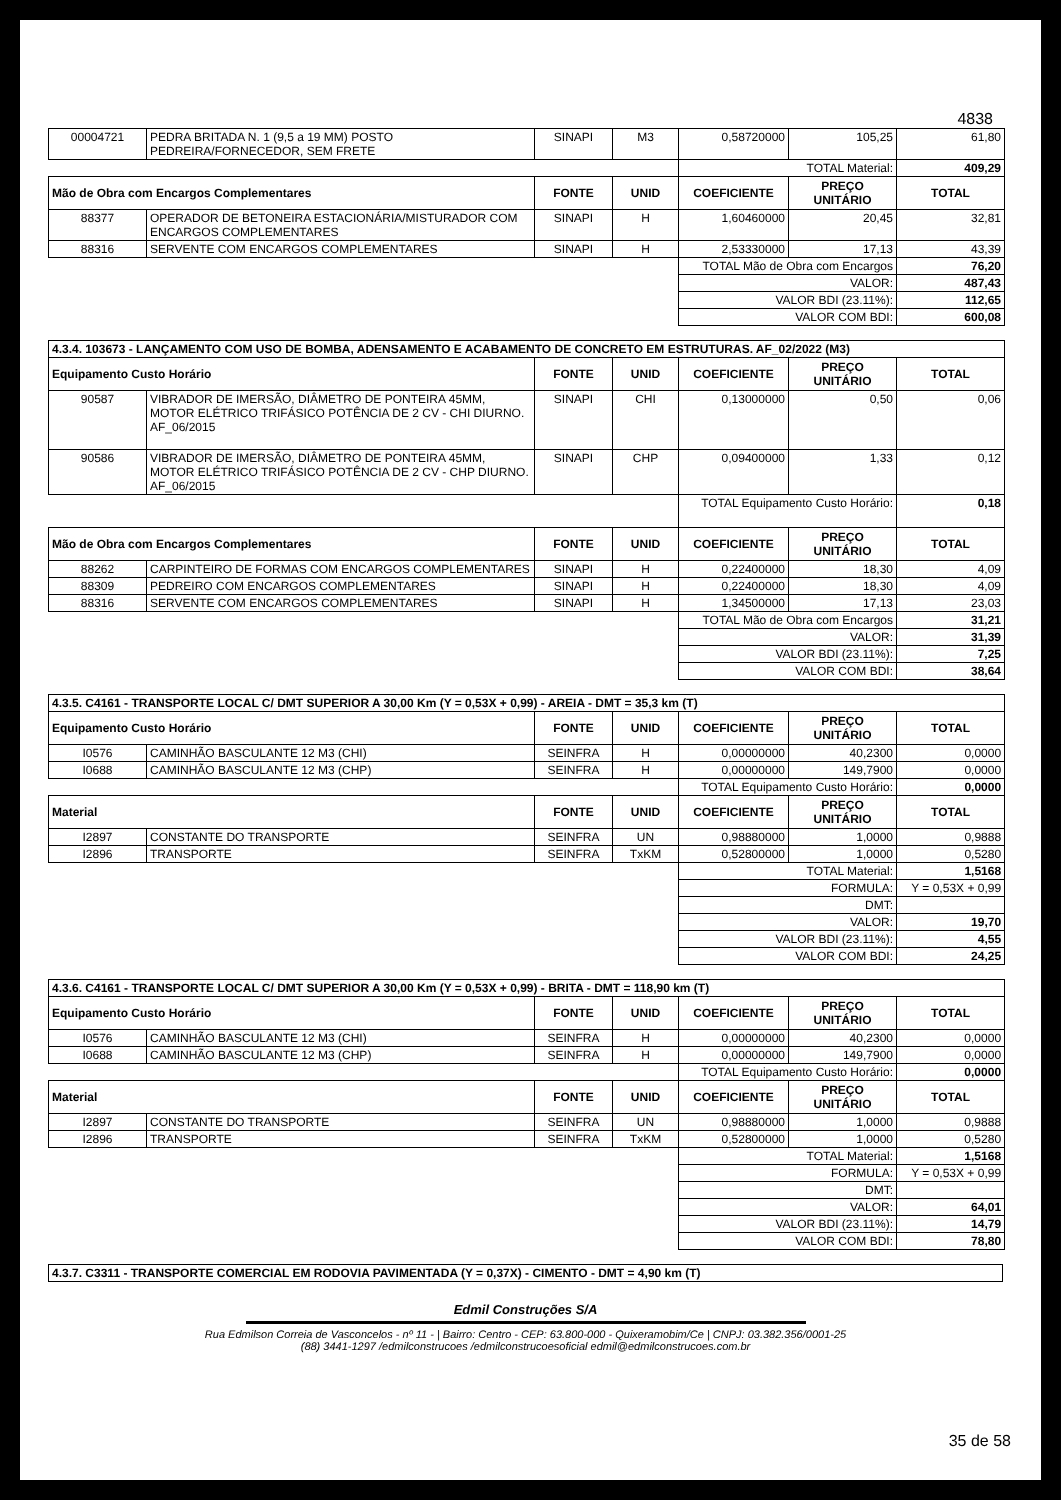4838
| 00004721 | PEDRA BRITADA N. 1 (9,5 a 19 MM) POSTO PEDREIRA/FORNECEDOR, SEM FRETE | SINAPI | M3 | 0,58720000 | 105,25 | 61,80 |
| | | | | TOTAL Material: | | 409,29 |
| Mão de Obra com Encargos Complementares | | FONTE | UNID | COEFICIENTE | PREÇO UNITÁRIO | TOTAL |
| 88377 | OPERADOR DE BETONEIRA ESTACIONÁRIA/MISTURADOR COM ENCARGOS COMPLEMENTARES | SINAPI | H | 1,60460000 | 20,45 | 32,81 |
| 88316 | SERVENTE COM ENCARGOS COMPLEMENTARES | SINAPI | H | 2,53330000 | 17,13 | 43,39 |
| | | | | TOTAL Mão de Obra com Encargos | | 76,20 |
| | | | | VALOR: | | 487,43 |
| | | | | VALOR BDI (23.11%): | | 112,65 |
| | | | | VALOR COM BDI: | | 600,08 |
| 4.3.4. 103673 - LANÇAMENTO COM USO DE BOMBA, ADENSAMENTO E ACABAMENTO DE CONCRETO EM ESTRUTURAS. AF_02/2022 (M3) | | | | | | |
| Equipamento Custo Horário | | FONTE | UNID | COEFICIENTE | PREÇO UNITÁRIO | TOTAL |
| 90587 | VIBRADOR DE IMERSÃO, DIÂMETRO DE PONTEIRA 45MM, MOTOR ELÉTRICO TRIFÁSICO POTÊNCIA DE 2 CV - CHI DIURNO. AF_06/2015 | SINAPI | CHI | 0,13000000 | 0,50 | 0,06 |
| 90586 | VIBRADOR DE IMERSÃO, DIÂMETRO DE PONTEIRA 45MM, MOTOR ELÉTRICO TRIFÁSICO POTÊNCIA DE 2 CV - CHP DIURNO. AF_06/2015 | SINAPI | CHP | 0,09400000 | 1,33 | 0,12 |
| | | | | TOTAL Equipamento Custo Horário: | | 0,18 |
| Mão de Obra com Encargos Complementares | | FONTE | UNID | COEFICIENTE | PREÇO UNITÁRIO | TOTAL |
| 88262 | CARPINTEIRO DE FORMAS COM ENCARGOS COMPLEMENTARES | SINAPI | H | 0,22400000 | 18,30 | 4,09 |
| 88309 | PEDREIRO COM ENCARGOS COMPLEMENTARES | SINAPI | H | 0,22400000 | 18,30 | 4,09 |
| 88316 | SERVENTE COM ENCARGOS COMPLEMENTARES | SINAPI | H | 1,34500000 | 17,13 | 23,03 |
| | | | | TOTAL Mão de Obra com Encargos | | 31,21 |
| | | | | VALOR: | | 31,39 |
| | | | | VALOR BDI (23.11%): | | 7,25 |
| | | | | VALOR COM BDI: | | 38,64 |
| 4.3.5. C4161 - TRANSPORTE LOCAL C/ DMT SUPERIOR A 30,00 Km (Y = 0,53X + 0,99) - AREIA - DMT = 35,3 km (T) | | | | | | |
| Equipamento Custo Horário | | FONTE | UNID | COEFICIENTE | PREÇO UNITÁRIO | TOTAL |
| I0576 | CAMINHÃO BASCULANTE 12 M3 (CHI) | SEINFRA | H | 0,00000000 | 40,2300 | 0,0000 |
| I0688 | CAMINHÃO BASCULANTE 12 M3 (CHP) | SEINFRA | H | 0,00000000 | 149,7900 | 0,0000 |
| | | | | TOTAL Equipamento Custo Horário: | | 0,0000 |
| Material | | FONTE | UNID | COEFICIENTE | PREÇO UNITÁRIO | TOTAL |
| I2897 | CONSTANTE DO TRANSPORTE | SEINFRA | UN | 0,98880000 | 1,0000 | 0,9888 |
| I2896 | TRANSPORTE | SEINFRA | TxKM | 0,52800000 | 1,0000 | 0,5280 |
| | | | | TOTAL Material: | | 1,5168 |
| | | | | FORMULA: | | Y = 0,53X + 0,99 |
| | | | | DMT: | | |
| | | | | VALOR: | | 19,70 |
| | | | | VALOR BDI (23.11%): | | 4,55 |
| | | | | VALOR COM BDI: | | 24,25 |
| 4.3.6. C4161 - TRANSPORTE LOCAL C/ DMT SUPERIOR A 30,00 Km (Y = 0,53X + 0,99) - BRITA - DMT = 118,90 km (T) | | | | | | |
| Equipamento Custo Horário | | FONTE | UNID | COEFICIENTE | PREÇO UNITÁRIO | TOTAL |
| I0576 | CAMINHÃO BASCULANTE 12 M3 (CHI) | SEINFRA | H | 0,00000000 | 40,2300 | 0,0000 |
| I0688 | CAMINHÃO BASCULANTE 12 M3 (CHP) | SEINFRA | H | 0,00000000 | 149,7900 | 0,0000 |
| | | | | TOTAL Equipamento Custo Horário: | | 0,0000 |
| Material | | FONTE | UNID | COEFICIENTE | PREÇO UNITÁRIO | TOTAL |
| I2897 | CONSTANTE DO TRANSPORTE | SEINFRA | UN | 0,98880000 | 1,0000 | 0,9888 |
| I2896 | TRANSPORTE | SEINFRA | TxKM | 0,52800000 | 1,0000 | 0,5280 |
| | | | | TOTAL Material: | | 1,5168 |
| | | | | FORMULA: | | Y = 0,53X + 0,99 |
| | | | | DMT: | | |
| | | | | VALOR: | | 64,01 |
| | | | | VALOR BDI (23.11%): | | 14,79 |
| | | | | VALOR COM BDI: | | 78,80 |
| 4.3.7. C3311 - TRANSPORTE COMERCIAL EM RODOVIA PAVIMENTADA (Y = 0,37X) - CIMENTO - DMT = 4,90 km (T) |
Edmil Construções S/A
Rua Edmilson Correia de Vasconcelos - nº 11 - | Bairro: Centro - CEP: 63.800-000 - Quixeramobim/Ce | CNPJ: 03.382.356/0001-25
(88) 3441-1297 /edmilconstrucoes /edmilconstrucoesoficial edmil@edmilconstrucoes.com.br
35 de 58